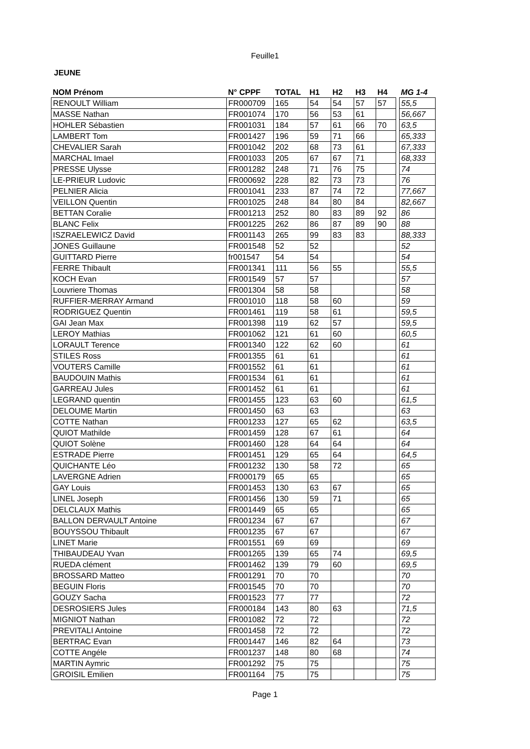Feuille1
JEUNE
| NOM Prénom | N° CPPF | TOTAL | H1 | H2 | H3 | H4 | | MG 1-4 |
| --- | --- | --- | --- | --- | --- | --- | --- | --- |
| RENOULT William | FR000709 | 165 | 54 | 54 | 57 | 57 | | 55,5 |
| MASSE Nathan | FR001074 | 170 | 56 | 53 | 61 | | | 56,667 |
| HOHLER Sébastien | FR001031 | 184 | 57 | 61 | 66 | 70 | | 63,5 |
| LAMBERT Tom | FR001427 | 196 | 59 | 71 | 66 | | | 65,333 |
| CHEVALIER Sarah | FR001042 | 202 | 68 | 73 | 61 | | | 67,333 |
| MARCHAL Imael | FR001033 | 205 | 67 | 67 | 71 | | | 68,333 |
| PRESSE Ulysse | FR001282 | 248 | 71 | 76 | 75 | | | 74 |
| LE-PRIEUR Ludovic | FR000692 | 228 | 82 | 73 | 73 | | | 76 |
| PELNIER Alicia | FR001041 | 233 | 87 | 74 | 72 | | | 77,667 |
| VEILLON Quentin | FR001025 | 248 | 84 | 80 | 84 | | | 82,667 |
| BETTAN Coralie | FR001213 | 252 | 80 | 83 | 89 | 92 | | 86 |
| BLANC Felix | FR001225 | 262 | 86 | 87 | 89 | 90 | | 88 |
| ISZRAELEWICZ David | FR001143 | 265 | 99 | 83 | 83 | | | 88,333 |
| JONES Guillaune | FR001548 | 52 | 52 | | | | | 52 |
| GUITTARD Pierre | fr001547 | 54 | 54 | | | | | 54 |
| FERRE Thibault | FR001341 | 111 | 56 | 55 | | | | 55,5 |
| KOCH Evan | FR001549 | 57 | 57 | | | | | 57 |
| Louvriere Thomas | FR001304 | 58 | 58 | | | | | 58 |
| RUFFIER-MERRAY Armand | FR001010 | 118 | 58 | 60 | | | | 59 |
| RODRIGUEZ Quentin | FR001461 | 119 | 58 | 61 | | | | 59,5 |
| GAI Jean Max | FR001398 | 119 | 62 | 57 | | | | 59,5 |
| LEROY Mathias | FR001062 | 121 | 61 | 60 | | | | 60,5 |
| LORAULT Terence | FR001340 | 122 | 62 | 60 | | | | 61 |
| STILES Ross | FR001355 | 61 | 61 | | | | | 61 |
| VOUTERS Camille | FR001552 | 61 | 61 | | | | | 61 |
| BAUDOUIN Mathis | FR001534 | 61 | 61 | | | | | 61 |
| GARREAU Jules | FR001452 | 61 | 61 | | | | | 61 |
| LEGRAND quentin | FR001455 | 123 | 63 | 60 | | | | 61,5 |
| DELOUME Martin | FR001450 | 63 | 63 | | | | | 63 |
| COTTE Nathan | FR001233 | 127 | 65 | 62 | | | | 63,5 |
| QUIOT Mathilde | FR001459 | 128 | 67 | 61 | | | | 64 |
| QUIOT Solène | FR001460 | 128 | 64 | 64 | | | | 64 |
| ESTRADE Pierre | FR001451 | 129 | 65 | 64 | | | | 64,5 |
| QUICHANTE Léo | FR001232 | 130 | 58 | 72 | | | | 65 |
| LAVERGNE Adrien | FR000179 | 65 | 65 | | | | | 65 |
| GAY Louis | FR001453 | 130 | 63 | 67 | | | | 65 |
| LINEL Joseph | FR001456 | 130 | 59 | 71 | | | | 65 |
| DELCLAUX Mathis | FR001449 | 65 | 65 | | | | | 65 |
| BALLON DERVAULT Antoine | FR001234 | 67 | 67 | | | | | 67 |
| BOUYSSOU Thibault | FR001235 | 67 | 67 | | | | | 67 |
| LINET Marie | FR001551 | 69 | 69 | | | | | 69 |
| THIBAUDEAU Yvan | FR001265 | 139 | 65 | 74 | | | | 69,5 |
| RUEDA clément | FR001462 | 139 | 79 | 60 | | | | 69,5 |
| BROSSARD Matteo | FR001291 | 70 | 70 | | | | | 70 |
| BEGUIN Floris | FR001545 | 70 | 70 | | | | | 70 |
| GOUZY Sacha | FR001523 | 77 | 77 | | | | | 72 |
| DESROSIERS Jules | FR000184 | 143 | 80 | 63 | | | | 71,5 |
| MIGNIOT Nathan | FR001082 | 72 | 72 | | | | | 72 |
| PREVITALI Antoine | FR001458 | 72 | 72 | | | | | 72 |
| BERTRAC Evan | FR001447 | 146 | 82 | 64 | | | | 73 |
| COTTE Angéle | FR001237 | 148 | 80 | 68 | | | | 74 |
| MARTIN Aymric | FR001292 | 75 | 75 | | | | | 75 |
| GROISIL Emilien | FR001164 | 75 | 75 | | | | | 75 |
Page 1